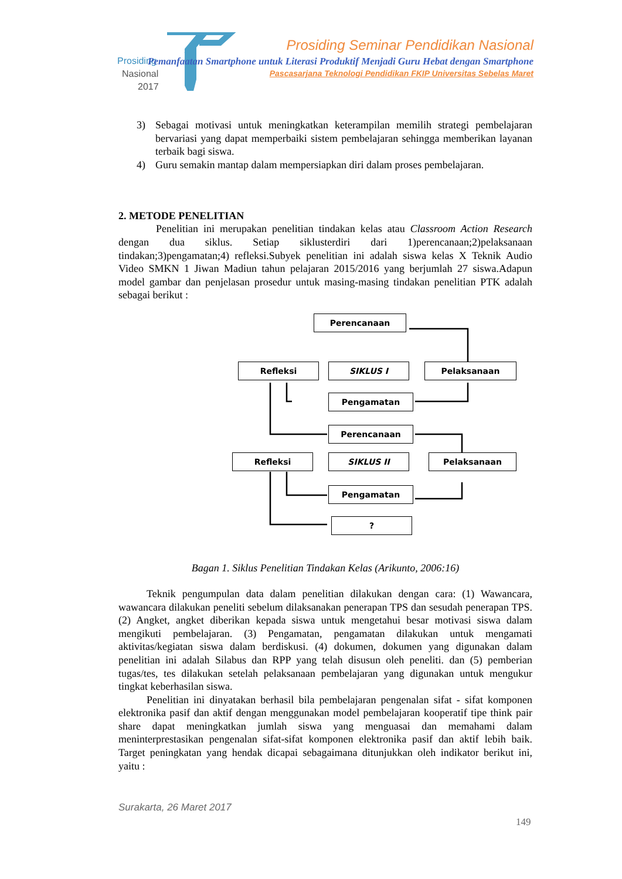Prosiding
Nasional
2017
Prosiding Seminar Pendidikan Nasional
Pemanfaatan Smartphone untuk Literasi Produktif Menjadi Guru Hebat dengan Smartphone
Pascasarjana Teknologi Pendidikan FKIP Universitas Sebelas Maret
3) Sebagai motivasi untuk meningkatkan keterampilan memilih strategi pembelajaran bervariasi yang dapat memperbaiki sistem pembelajaran sehingga memberikan layanan terbaik bagi siswa.
4) Guru semakin mantap dalam mempersiapkan diri dalam proses pembelajaran.
2. METODE PENELITIAN
Penelitian ini merupakan penelitian tindakan kelas atau Classroom Action Research dengan dua siklus. Setiap siklusterdiri dari 1)perencanaan;2)pelaksanaan tindakan;3)pengamatan;4) refleksi.Subyek penelitian ini adalah siswa kelas X Teknik Audio Video SMKN 1 Jiwan Madiun tahun pelajaran 2015/2016 yang berjumlah 27 siswa.Adapun model gambar dan penjelasan prosedur untuk masing-masing tindakan penelitian PTK adalah sebagai berikut :
Perencanaan
Refleksi SIKLUS I Pelaksanaan
Pengamatan
Perencanaan
Refleksi SIKLUS II Pelaksanaan
Pengamatan
?
Bagan 1. Siklus Penelitian Tindakan Kelas (Arikunto, 2006:16)
Teknik pengumpulan data dalam penelitian dilakukan dengan cara: (1) Wawancara, wawancara dilakukan peneliti sebelum dilaksanakan penerapan TPS dan sesudah penerapan TPS. (2) Angket, angket diberikan kepada siswa untuk mengetahui besar motivasi siswa dalam mengikuti pembelajaran. (3) Pengamatan, pengamatan dilakukan untuk mengamati aktivitas/kegiatan siswa dalam berdiskusi. (4) dokumen, dokumen yang digunakan dalam penelitian ini adalah Silabus dan RPP yang telah disusun oleh peneliti. dan (5) pemberian tugas/tes, tes dilakukan setelah pelaksanaan pembelajaran yang digunakan untuk mengukur tingkat keberhasilan siswa.
Penelitian ini dinyatakan berhasil bila pembelajaran pengenalan sifat - sifat komponen elektronika pasif dan aktif dengan menggunakan model pembelajaran kooperatif tipe think pair share dapat meningkatkan jumlah siswa yang menguasai dan memahami dalam meninterprestasikan pengenalan sifat-sifat komponen elektronika pasif dan aktif lebih baik. Target peningkatan yang hendak dicapai sebagaimana ditunjukkan oleh indikator berikut ini, yaitu :
Surakarta, 26 Maret 2017
149